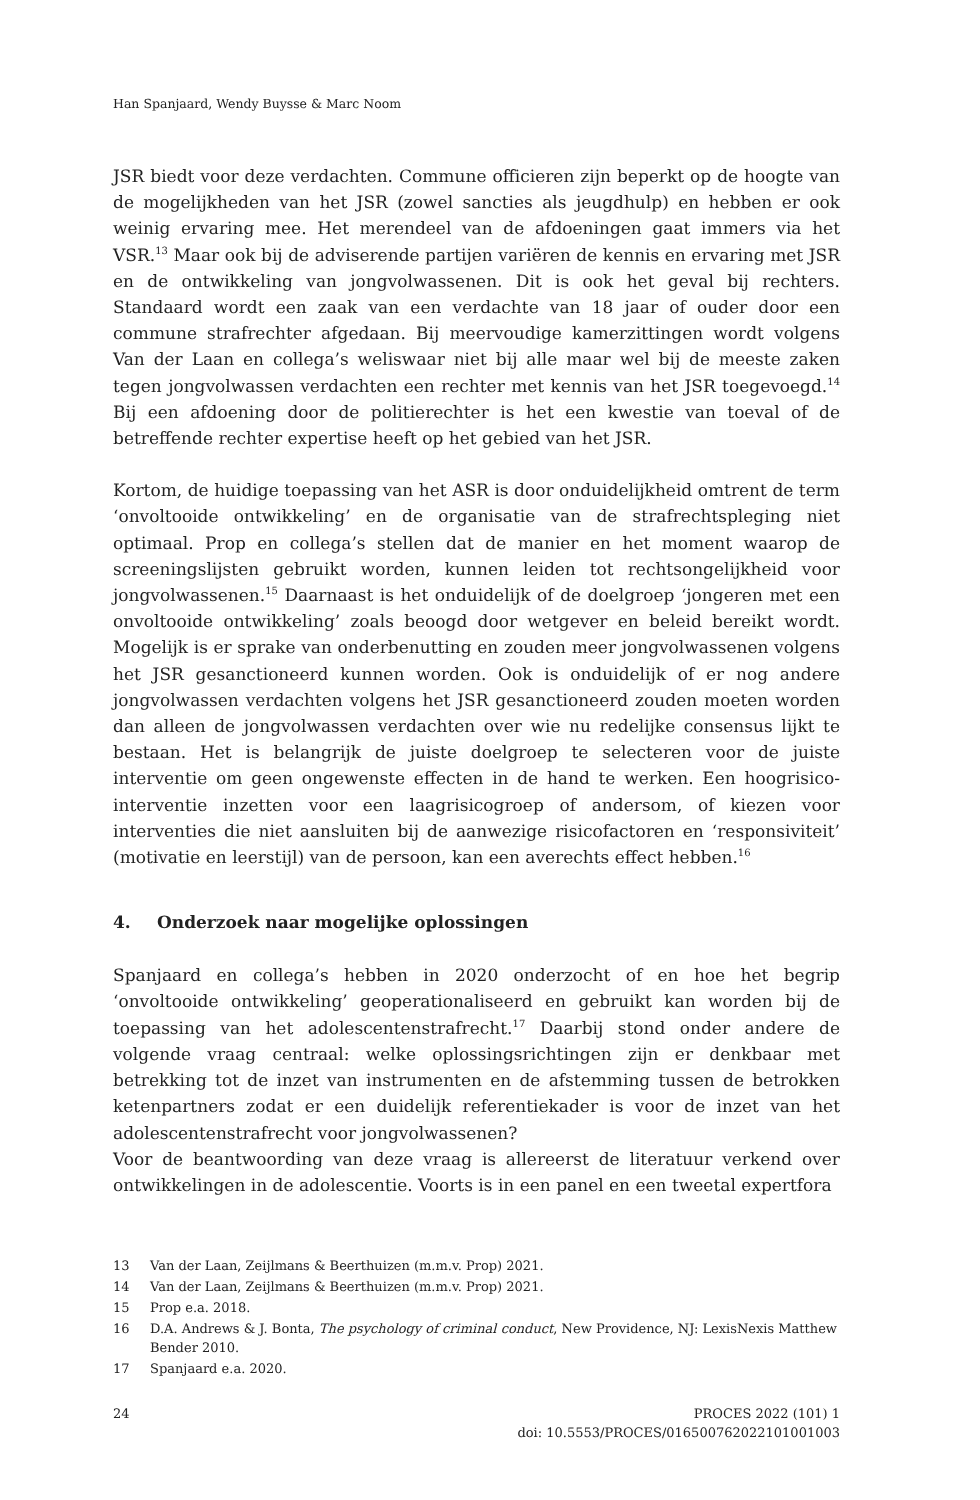Han Spanjaard, Wendy Buysse & Marc Noom
JSR biedt voor deze verdachten. Commune officieren zijn beperkt op de hoogte van de mogelijkheden van het JSR (zowel sancties als jeugdhulp) en hebben er ook weinig ervaring mee. Het merendeel van de afdoeningen gaat immers via het VSR.<sup>13</sup> Maar ook bij de adviserende partijen variëren de kennis en ervaring met JSR en de ontwikkeling van jongvolwassenen. Dit is ook het geval bij rechters. Standaard wordt een zaak van een verdachte van 18 jaar of ouder door een commune strafrechter afgedaan. Bij meervoudige kamerzittingen wordt volgens Van der Laan en collega’s weliswaar niet bij alle maar wel bij de meeste zaken tegen jongvolwassen verdachten een rechter met kennis van het JSR toegevoegd.<sup>14</sup> Bij een afdoening door de politierechter is het een kwestie van toeval of de betreffende rechter expertise heeft op het gebied van het JSR.
Kortom, de huidige toepassing van het ASR is door onduidelijkheid omtrent de term ‘onvoltooide ontwikkeling’ en de organisatie van de strafrechtspleging niet optimaal. Prop en collega’s stellen dat de manier en het moment waarop de screeningslijsten gebruikt worden, kunnen leiden tot rechtsongelijkheid voor jongvolwassenen.<sup>15</sup> Daarnaast is het onduidelijk of de doelgroep ‘jongeren met een onvoltooide ontwikkeling’ zoals beoogd door wetgever en beleid bereikt wordt. Mogelijk is er sprake van onderbenutting en zouden meer jongvolwassenen volgens het JSR gesanctioneerd kunnen worden. Ook is onduidelijk of er nog andere jongvolwassen verdachten volgens het JSR gesanctioneerd zouden moeten worden dan alleen de jongvolwassen verdachten over wie nu redelijke consensus lijkt te bestaan. Het is belangrijk de juiste doelgroep te selecteren voor de juiste interventie om geen ongewenste effecten in de hand te werken. Een hoogrisico-interventie inzetten voor een laagrisicogroep of andersom, of kiezen voor interventies die niet aansluiten bij de aanwezige risicofactoren en ‘responsiviteit’ (motivatie en leerstijl) van de persoon, kan een averechts effect hebben.<sup>16</sup>
4. Onderzoek naar mogelijke oplossingen
Spanjaard en collega’s hebben in 2020 onderzocht of en hoe het begrip ‘onvoltooide ontwikkeling’ geoperationaliseerd en gebruikt kan worden bij de toepassing van het adolescentenstrafrecht.<sup>17</sup> Daarbij stond onder andere de volgende vraag centraal: welke oplossingsrichtingen zijn er denkbaar met betrekking tot de inzet van instrumenten en de afstemming tussen de betrokken ketenpartners zodat er een duidelijk referentiekader is voor de inzet van het adolescentenstrafrecht voor jongvolwassenen?
Voor de beantwoording van deze vraag is allereerst de literatuur verkend over ontwikkelingen in de adolescentie. Voorts is in een panel en een tweetal expertfora
13 Van der Laan, Zeijlmans & Beerthuizen (m.m.v. Prop) 2021.
14 Van der Laan, Zeijlmans & Beerthuizen (m.m.v. Prop) 2021.
15 Prop e.a. 2018.
16 D.A. Andrews & J. Bonta, The psychology of criminal conduct, New Providence, NJ: LexisNexis Matthew Bender 2010.
17 Spanjaard e.a. 2020.
24 PROCES 2022 (101) 1
doi: 10.5553/PROCES/016500762022101001003